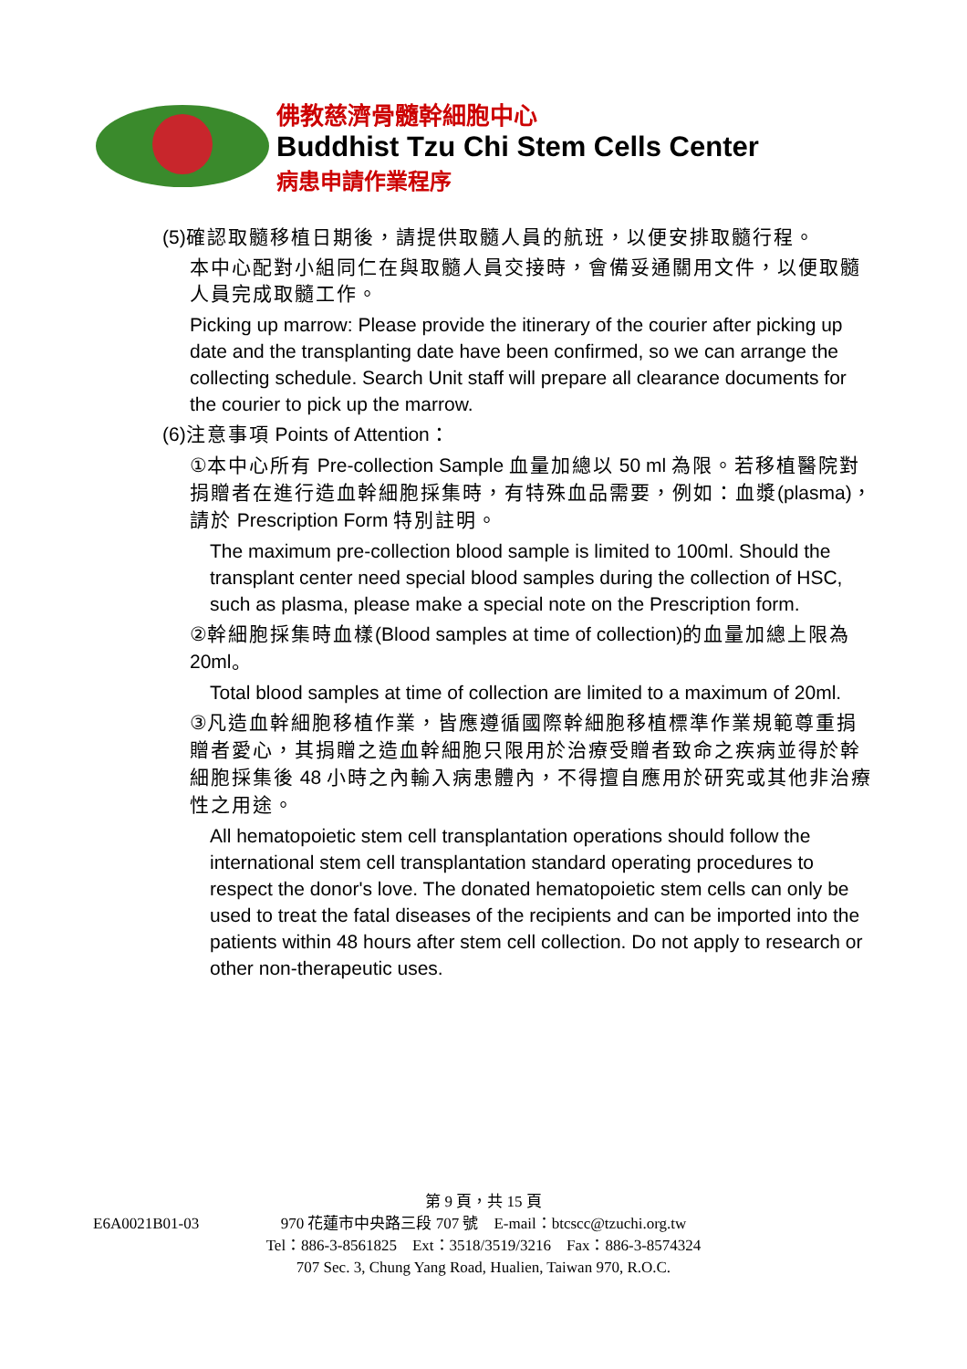佛教慈濟骨髓幹細胞中心
Buddhist Tzu Chi Stem Cells Center
病患申請作業程序
(5) 確認取髓移植日期後，請提供取髓人員的航班，以便安排取髓行程。
本中心配對小組同仁在與取髓人員交接時，會備妥通關用文件，以便取髓人員完成取髓工作。
Picking up marrow: Please provide the itinerary of the courier after picking up date and the transplanting date have been confirmed, so we can arrange the collecting schedule. Search Unit staff will prepare all clearance documents for the courier to pick up the marrow.
(6)注意事項 Points of Attention：
①本中心所有 Pre-collection Sample 血量加總以 50 ml 為限。若移植醫院對捐贈者在進行造血幹細胞採集時，有特殊血品需要，例如：血漿(plasma)，請於 Prescription Form 特別註明。
The maximum pre-collection blood sample is limited to 100ml. Should the transplant center need special blood samples during the collection of HSC, such as plasma, please make a special note on the Prescription form.
②幹細胞採集時血樣(Blood samples at time of collection)的血量加總上限為 20ml。
Total blood samples at time of collection are limited to a maximum of 20ml.
③凡造血幹細胞移植作業，皆應遵循國際幹細胞移植標準作業規範尊重捐贈者愛心，其捐贈之造血幹細胞只限用於治療受贈者致命之疾病並得於幹細胞採集後 48 小時之內輸入病患體內，不得擅自應用於研究或其他非治療性之用途。
All hematopoietic stem cell transplantation operations should follow the international stem cell transplantation standard operating procedures to respect the donor's love. The donated hematopoietic stem cells can only be used to treat the fatal diseases of the recipients and can be imported into the patients within 48 hours after stem cell collection. Do not apply to research or other non-therapeutic uses.
第 9 頁，共 15 頁
E6A0021B01-03
970 花蓮市中央路三段 707 號　E-mail：btcscc@tzuchi.org.tw
Tel：886-3-8561825　Ext：3518/3519/3216　Fax：886-3-8574324
707 Sec. 3, Chung Yang Road, Hualien, Taiwan 970, R.O.C.